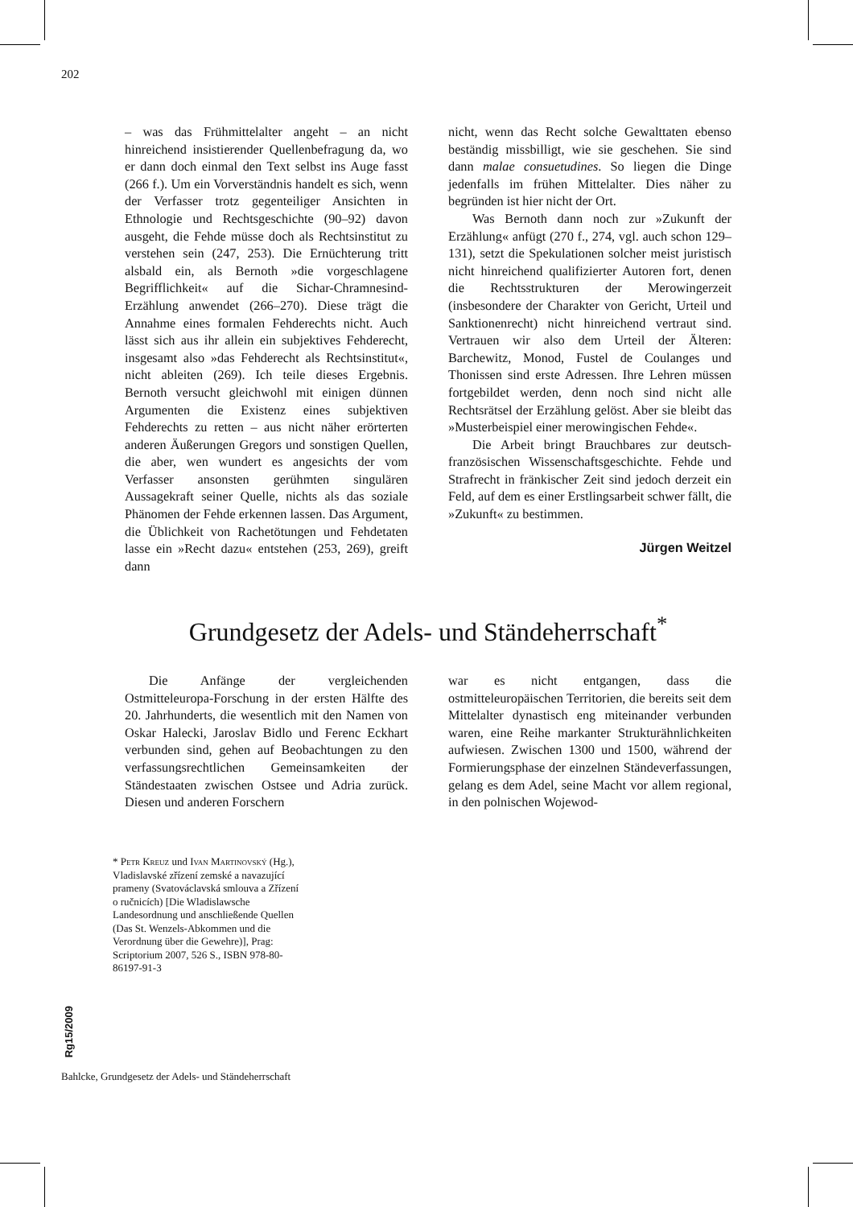202
– was das Frühmittelalter angeht – an nicht hinreichend insistierender Quellenbefragung da, wo er dann doch einmal den Text selbst ins Auge fasst (266 f.). Um ein Vorverständnis handelt es sich, wenn der Verfasser trotz gegenteiliger Ansichten in Ethnologie und Rechtsgeschichte (90–92) davon ausgeht, die Fehde müsse doch als Rechtsinstitut zu verstehen sein (247, 253). Die Ernüchterung tritt alsbald ein, als Bernoth »die vorgeschlagene Begrifflichkeit« auf die Sichar-Chramnesind-Erzählung anwendet (266–270). Diese trägt die Annahme eines formalen Fehderechts nicht. Auch lässt sich aus ihr allein ein subjektives Fehderecht, insgesamt also »das Fehderecht als Rechtsinstitut«, nicht ableiten (269). Ich teile dieses Ergebnis. Bernoth versucht gleichwohl mit einigen dünnen Argumenten die Existenz eines subjektiven Fehderechts zu retten – aus nicht näher erörterten anderen Äußerungen Gregors und sonstigen Quellen, die aber, wen wundert es angesichts der vom Verfasser ansonsten gerühmten singulären Aussagekraft seiner Quelle, nichts als das soziale Phänomen der Fehde erkennen lassen. Das Argument, die Üblichkeit von Rachetötungen und Fehdetaten lasse ein »Recht dazu« entstehen (253, 269), greift dann
nicht, wenn das Recht solche Gewalttaten ebenso beständig missbilligt, wie sie geschehen. Sie sind dann malae consuetudines. So liegen die Dinge jedenfalls im frühen Mittelalter. Dies näher zu begründen ist hier nicht der Ort.
Was Bernoth dann noch zur »Zukunft der Erzählung« anfügt (270 f., 274, vgl. auch schon 129–131), setzt die Spekulationen solcher meist juristisch nicht hinreichend qualifizierter Autoren fort, denen die Rechtsstrukturen der Merowingerzeit (insbesondere der Charakter von Gericht, Urteil und Sanktionenrecht) nicht hinreichend vertraut sind. Vertrauen wir also dem Urteil der Älteren: Barchewitz, Monod, Fustel de Coulanges und Thonissen sind erste Adressen. Ihre Lehren müssen fortgebildet werden, denn noch sind nicht alle Rechtsrätsel der Erzählung gelöst. Aber sie bleibt das »Musterbeispiel einer merowingischen Fehde«.
Die Arbeit bringt Brauchbares zur deutsch-französischen Wissenschaftsgeschichte. Fehde und Strafrecht in fränkischer Zeit sind jedoch derzeit ein Feld, auf dem es einer Erstlingsarbeit schwer fällt, die »Zukunft« zu bestimmen.
Jürgen Weitzel
Grundgesetz der Adels- und Ständeherrschaft<sup>*</sup>
Die Anfänge der vergleichenden Ostmitteleuropa-Forschung in der ersten Hälfte des 20. Jahrhunderts, die wesentlich mit den Namen von Oskar Halecki, Jaroslav Bidlo und Ferenc Eckhart verbunden sind, gehen auf Beobachtungen zu den verfassungsrechtlichen Gemeinsamkeiten der Ständestaaten zwischen Ostsee und Adria zurück. Diesen und anderen Forschern
war es nicht entgangen, dass die ostmitteleuropäischen Territorien, die bereits seit dem Mittelalter dynastisch eng miteinander verbunden waren, eine Reihe markanter Strukturähnlichkeiten aufwiesen. Zwischen 1300 und 1500, während der Formierungsphase der einzelnen Ständeverfassungen, gelang es dem Adel, seine Macht vor allem regional, in den polnischen Wojewod-
* Petr Kreuz und Ivan Martinovský (Hg.), Vladislavské zřízení zemské a navazující prameny (Svatováclavská smlouva a Zřízení o ručnicích) [Die Wladislawsche Landesordnung und anschließende Quellen (Das St. Wenzels-Abkommen und die Verordnung über die Gewehre)], Prag: Scriptorium 2007, 526 S., ISBN 978-80-86197-91-3
Rg15/2009
Bahlcke, Grundgesetz der Adels- und Ständeherrschaft